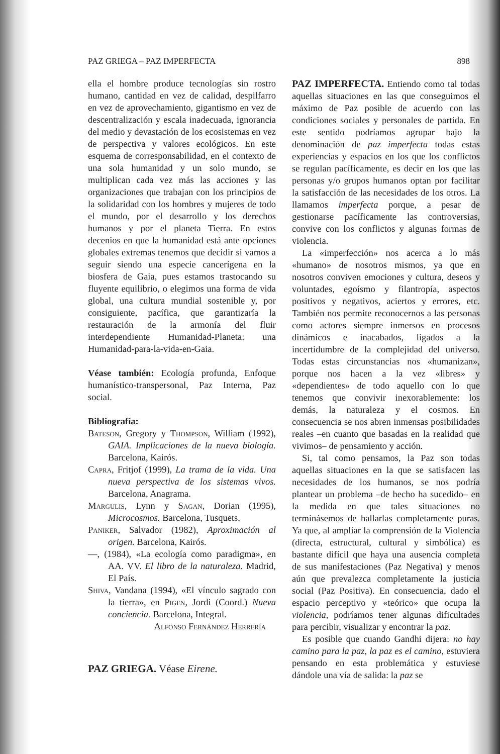PAZ GRIEGA – PAZ IMPERFECTA 898
ella el hombre produce tecnologías sin rostro humano, cantidad en vez de calidad, despilfarro en vez de aprovechamiento, gigantismo en vez de descentralización y escala inadecuada, ignorancia del medio y devastación de los ecosistemas en vez de perspectiva y valores ecológicos. En este esquema de corresponsabilidad, en el contexto de una sola humanidad y un solo mundo, se multiplican cada vez más las acciones y las organizaciones que trabajan con los principios de la solidaridad con los hombres y mujeres de todo el mundo, por el desarrollo y los derechos humanos y por el planeta Tierra. En estos decenios en que la humanidad está ante opciones globales extremas tenemos que decidir si vamos a seguir siendo una especie cancerígena en la biosfera de Gaia, pues estamos trastocando su fluyente equilibrio, o elegimos una forma de vida global, una cultura mundial sostenible y, por consiguiente, pacífica, que garantizaría la restauración de la armonía del fluir interdependiente Humanidad-Planeta: una Humanidad-para-la-vida-en-Gaia.
Véase también: Ecología profunda, Enfoque humanístico-transpersonal, Paz Interna, Paz social.
Bibliografía:
Bateson, Gregory y Thompson, William (1992), GAIA. Implicaciones de la nueva biología. Barcelona, Kairós.
Capra, Fritjof (1999), La trama de la vida. Una nueva perspectiva de los sistemas vivos. Barcelona, Anagrama.
Margulis, Lynn y Sagan, Dorian (1995), Microcosmos. Barcelona, Tusquets.
Paniker, Salvador (1982), Aproximación al origen. Barcelona, Kairós.
—, (1984), «La ecología como paradigma», en AA. VV. El libro de la naturaleza. Madrid, El País.
Shiva, Vandana (1994), «El vínculo sagrado con la tierra», en Pigen, Jordi (Coord.) Nueva conciencia. Barcelona, Integral.
Alfonso Fernández Herrería
PAZ GRIEGA. Véase Eirene.
PAZ IMPERFECTA. Entiendo como tal todas aquellas situaciones en las que conseguimos el máximo de Paz posible de acuerdo con las condiciones sociales y personales de partida. En este sentido podríamos agrupar bajo la denominación de paz imperfecta todas estas experiencias y espacios en los que los conflictos se regulan pacíficamente, es decir en los que las personas y/o grupos humanos optan por facilitar la satisfacción de las necesidades de los otros. La llamamos imperfecta porque, a pesar de gestionarse pacíficamente las controversias, convive con los conflictos y algunas formas de violencia.
La «imperfección» nos acerca a lo más «humano» de nosotros mismos, ya que en nosotros conviven emociones y cultura, deseos y voluntades, egoísmo y filantropía, aspectos positivos y negativos, aciertos y errores, etc. También nos permite reconocernos a las personas como actores siempre inmersos en procesos dinámicos e inacabados, ligados a la incertidumbre de la complejidad del universo. Todas estas circunstancias nos «humanizan», porque nos hacen a la vez «libres» y «dependientes» de todo aquello con lo que tenemos que convivir inexorablemente: los demás, la naturaleza y el cosmos. En consecuencia se nos abren inmensas posibilidades reales –en cuanto que basadas en la realidad que vivimos– de pensamiento y acción.
Si, tal como pensamos, la Paz son todas aquellas situaciones en la que se satisfacen las necesidades de los humanos, se nos podría plantear un problema –de hecho ha sucedido– en la medida en que tales situaciones no terminásemos de hallarlas completamente puras. Ya que, al ampliar la comprensión de la Violencia (directa, estructural, cultural y simbólica) es bastante difícil que haya una ausencia completa de sus manifestaciones (Paz Negativa) y menos aún que prevalezca completamente la justicia social (Paz Positiva). En consecuencia, dado el espacio perceptivo y «teórico» que ocupa la violencia, podríamos tener algunas dificultades para percibir, visualizar y encontrar la paz.
Es posible que cuando Gandhi dijera: no hay camino para la paz, la paz es el camino, estuviera pensando en esta problemática y estuviese dándole una vía de salida: la paz se